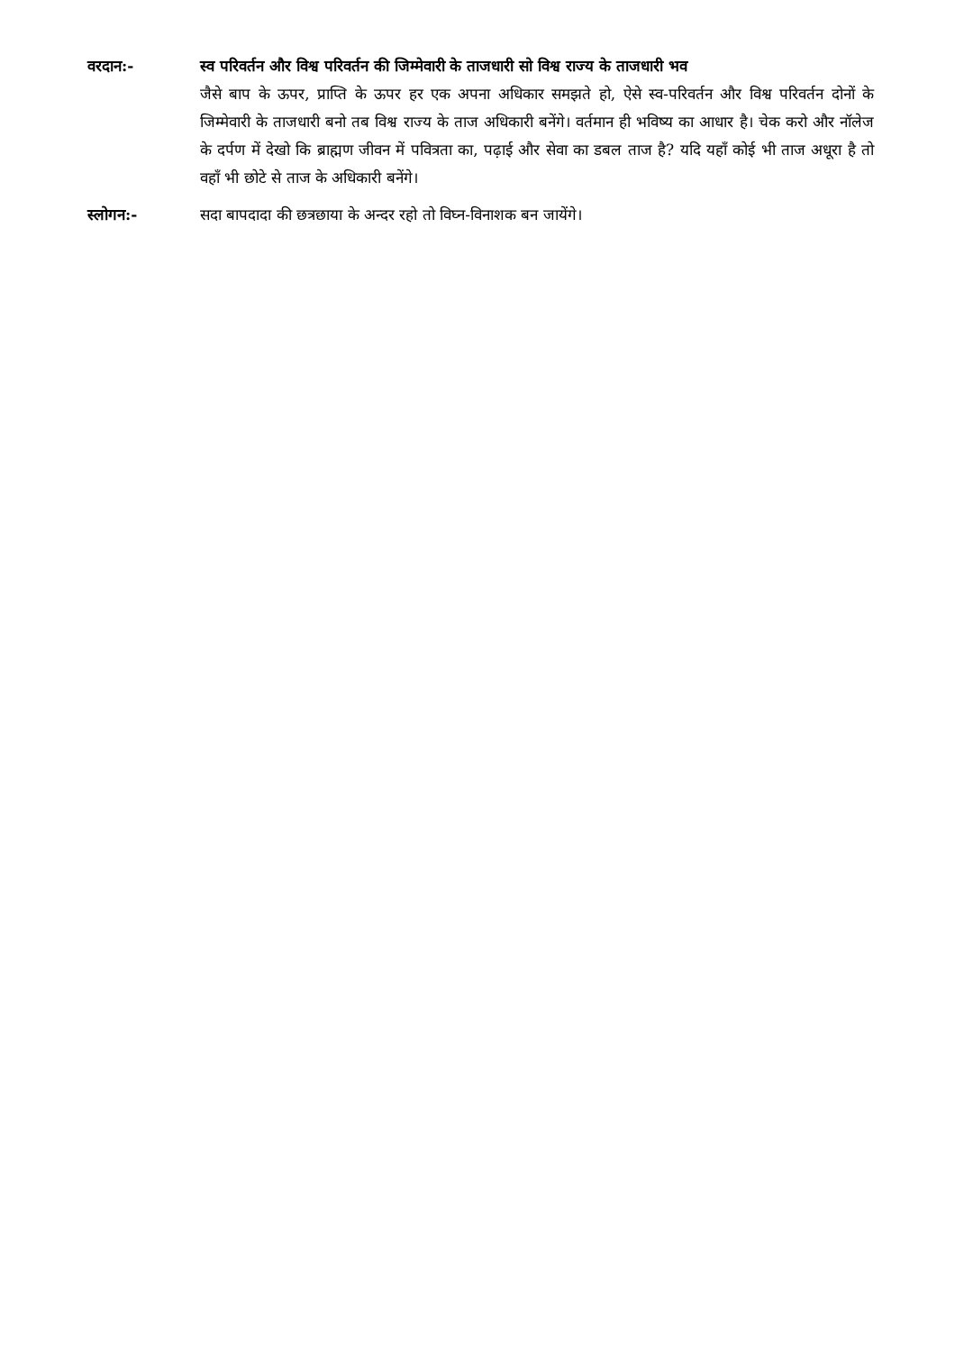वरदान:- स्व परिवर्तन और विश्व परिवर्तन की जिम्मेवारी के ताजधारी सो विश्व राज्य के ताजधारी भव
जैसे बाप के ऊपर, प्राप्ति के ऊपर हर एक अपना अधिकार समझते हो, ऐसे स्व-परिवर्तन और विश्व परिवर्तन दोनों के जिम्मेवारी के ताजधारी बनो तब विश्व राज्य के ताज अधिकारी बनेंगे। वर्तमान ही भविष्य का आधार है। चेक करो और नॉलेज के दर्पण में देखो कि ब्राह्मण जीवन में पवित्रता का, पढ़ाई और सेवा का डबल ताज है? यदि यहाँ कोई भी ताज अधूरा है तो वहाँ भी छोटे से ताज के अधिकारी बनेंगे।
स्लोगन:- सदा बापदादा की छत्रछाया के अन्दर रहो तो विघ्न-विनाशक बन जायेंगे।